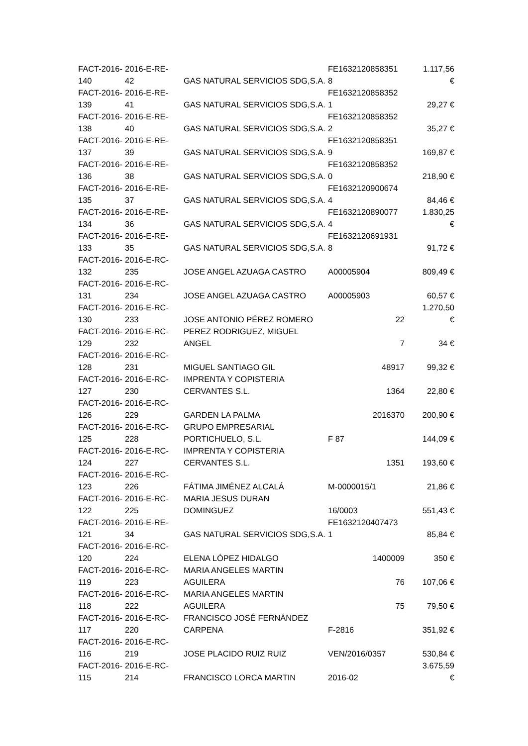| FACT-2016- 140 | 2016-E-RE- 42 | GAS NATURAL SERVICIOS SDG,S.A. | FE1632120858351 8 | 1.117,56 € |
| FACT-2016- 139 | 2016-E-RE- 41 | GAS NATURAL SERVICIOS SDG,S.A. | FE1632120858352 1 | 29,27 € |
| FACT-2016- 138 | 2016-E-RE- 40 | GAS NATURAL SERVICIOS SDG,S.A. | FE1632120858352 2 | 35,27 € |
| FACT-2016- 137 | 2016-E-RE- 39 | GAS NATURAL SERVICIOS SDG,S.A. | FE1632120858351 9 | 169,87 € |
| FACT-2016- 136 | 2016-E-RE- 38 | GAS NATURAL SERVICIOS SDG,S.A. | FE1632120858352 0 | 218,90 € |
| FACT-2016- 135 | 2016-E-RE- 37 | GAS NATURAL SERVICIOS SDG,S.A. | FE1632120900674 4 | 84,46 € |
| FACT-2016- 134 | 2016-E-RE- 36 | GAS NATURAL SERVICIOS SDG,S.A. | FE1632120890077 4 | 1.830,25 € |
| FACT-2016- 133 | 2016-E-RE- 35 | GAS NATURAL SERVICIOS SDG,S.A. | FE1632120691931 8 | 91,72 € |
| FACT-2016- 132 | 2016-E-RC- 235 | JOSE ANGEL AZUAGA CASTRO | A00005904 | 809,49 € |
| FACT-2016- 131 | 2016-E-RC- 234 | JOSE ANGEL AZUAGA CASTRO | A00005903 | 60,57 € |
| FACT-2016- 130 | 2016-E-RC- 233 | JOSE ANTONIO PÉREZ ROMERO | 22 | 1.270,50 € |
| FACT-2016- 129 | 2016-E-RC- 232 | PEREZ RODRIGUEZ, MIGUEL ANGEL | 7 | 34 € |
| FACT-2016- 128 | 2016-E-RC- 231 | MIGUEL SANTIAGO GIL | 48917 | 99,32 € |
| FACT-2016- 127 | 2016-E-RC- 230 | IMPRENTA Y COPISTERIA CERVANTES S.L. | 1364 | 22,80 € |
| FACT-2016- 126 | 2016-E-RC- 229 | GARDEN LA PALMA | 2016370 | 200,90 € |
| FACT-2016- 125 | 2016-E-RC- 228 | GRUPO EMPRESARIAL PORTICHUELO, S.L. | F 87 | 144,09 € |
| FACT-2016- 124 | 2016-E-RC- 227 | IMPRENTA Y COPISTERIA CERVANTES S.L. | 1351 | 193,60 € |
| FACT-2016- 123 | 2016-E-RC- 226 | FÁTIMA JIMÉNEZ ALCALÁ | M-0000015/1 | 21,86 € |
| FACT-2016- 122 | 2016-E-RC- 225 | MARIA JESUS DURAN DOMINGUEZ | 16/0003 | 551,43 € |
| FACT-2016- 121 | 2016-E-RE- 34 | GAS NATURAL SERVICIOS SDG,S.A. | FE1632120407473 1 | 85,84 € |
| FACT-2016- 120 | 2016-E-RC- 224 | ELENA LÓPEZ HIDALGO | 1400009 | 350 € |
| FACT-2016- 119 | 2016-E-RC- 223 | MARIA ANGELES MARTIN AGUILERA | 76 | 107,06 € |
| FACT-2016- 118 | 2016-E-RC- 222 | MARIA ANGELES MARTIN AGUILERA | 75 | 79,50 € |
| FACT-2016- 117 | 2016-E-RC- 220 | FRANCISCO JOSÉ FERNÁNDEZ CARPENA | F-2816 | 351,92 € |
| FACT-2016- 116 | 2016-E-RC- 219 | JOSE PLACIDO RUIZ RUIZ | VEN/2016/0357 | 530,84 € |
| FACT-2016- 115 | 2016-E-RC- 214 | FRANCISCO LORCA MARTIN | 2016-02 | 3.675,59 € |